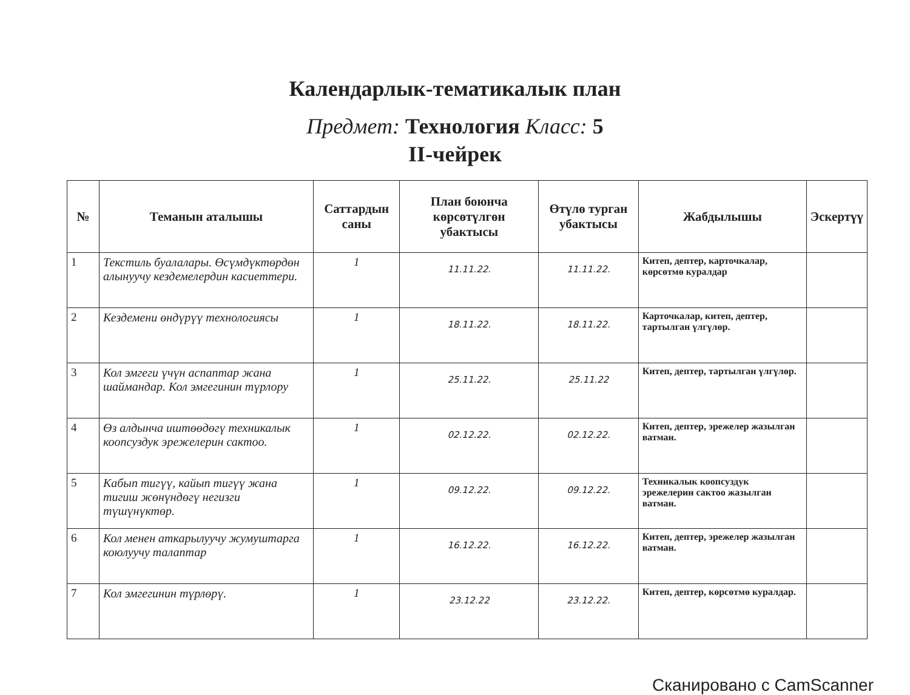Календарлык-тематикалык план
Предмет: Технология Класс: 5
II-чейрек
| № | Теманын аталышы | Саттардын саны | План боюнча көрсөтүлгөн убактысы | Өтүлө турган убактысы | Жабдылышы | Эскертүү |
| --- | --- | --- | --- | --- | --- | --- |
| 1 | Текстиль буалалары. Өсүмдүктөрдөн алынуучу кездемелердин касиеттери. | 1 | 11.11.22. | 11.11.22. | Китеп, дептер, карточкалар, көрсөтмө куралдар | |
| 2 | Кездемени өндүрүү технологиясы | 1 | 18.11.22. | 18.11.22. | Карточкалар, китеп, дептер, тартылган үлгүлөр. | |
| 3 | Кол эмгеги үчүн аспаптар жана шаймандар. Кол эмгегинин түрлору | 1 | 25.11.22. | 25.11.22 | Китеп, дептер, тартылган үлгүлөр. | |
| 4 | Өз алдынча иштөөдөгү техникалык коопсуздук эрежелерин сактоо. | 1 | 02.12.22. | 02.12.22. | Китеп, дептер, эрежелер жазылган ватман. | |
| 5 | Кабып тигүү, кайып тигүү жана тигиш жөнүндөгү негизги түшүнүктөр. | 1 | 09.12.22. | 09.12.22. | Техникалык коопсуздук эрежелерин сактоо жазылган ватман. | |
| 6 | Кол менен аткарылуучу жумуштарга коюлуучу талаптар | 1 | 16.12.22. | 16.12.22. | Китеп, дептер, эрежелер жазылган ватман. | |
| 7 | Кол эмгегинин түрлөрү. | 1 | 23.12.22 | 23.12.22. | Китеп, дептер, көрсөтмө куралдар. | |
Сканировано с CamScanner